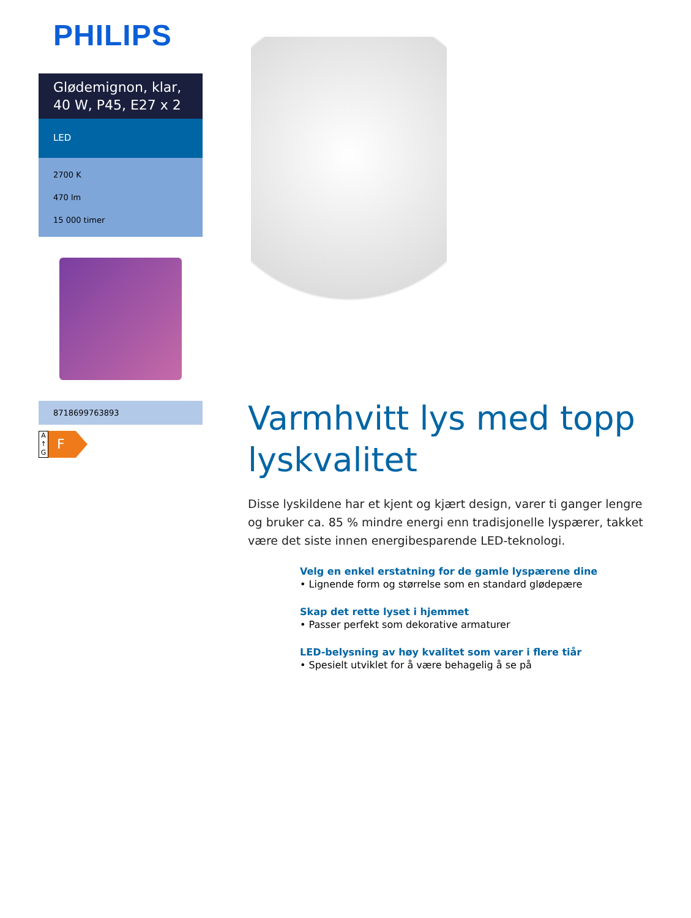PHILIPS
Glødemignon, klar,
40 W, P45, E27 x 2
LED
2700 K
470 lm
15 000 timer
8718699763893
A
↑
G
F
Varmhvitt lys med topp lyskvalitet
Disse lyskildene har et kjent og kjært design, varer ti ganger lengre og bruker ca. 85 % mindre energi enn tradisjonelle lyspærer, takket være det siste innen energibesparende LED-teknologi.
Velg en enkel erstatning for de gamle lyspærene dine
• Lignende form og størrelse som en standard glødepære
Skap det rette lyset i hjemmet
• Passer perfekt som dekorative armaturer
LED-belysning av høy kvalitet som varer i flere tiår
• Spesielt utviklet for å være behagelig å se på